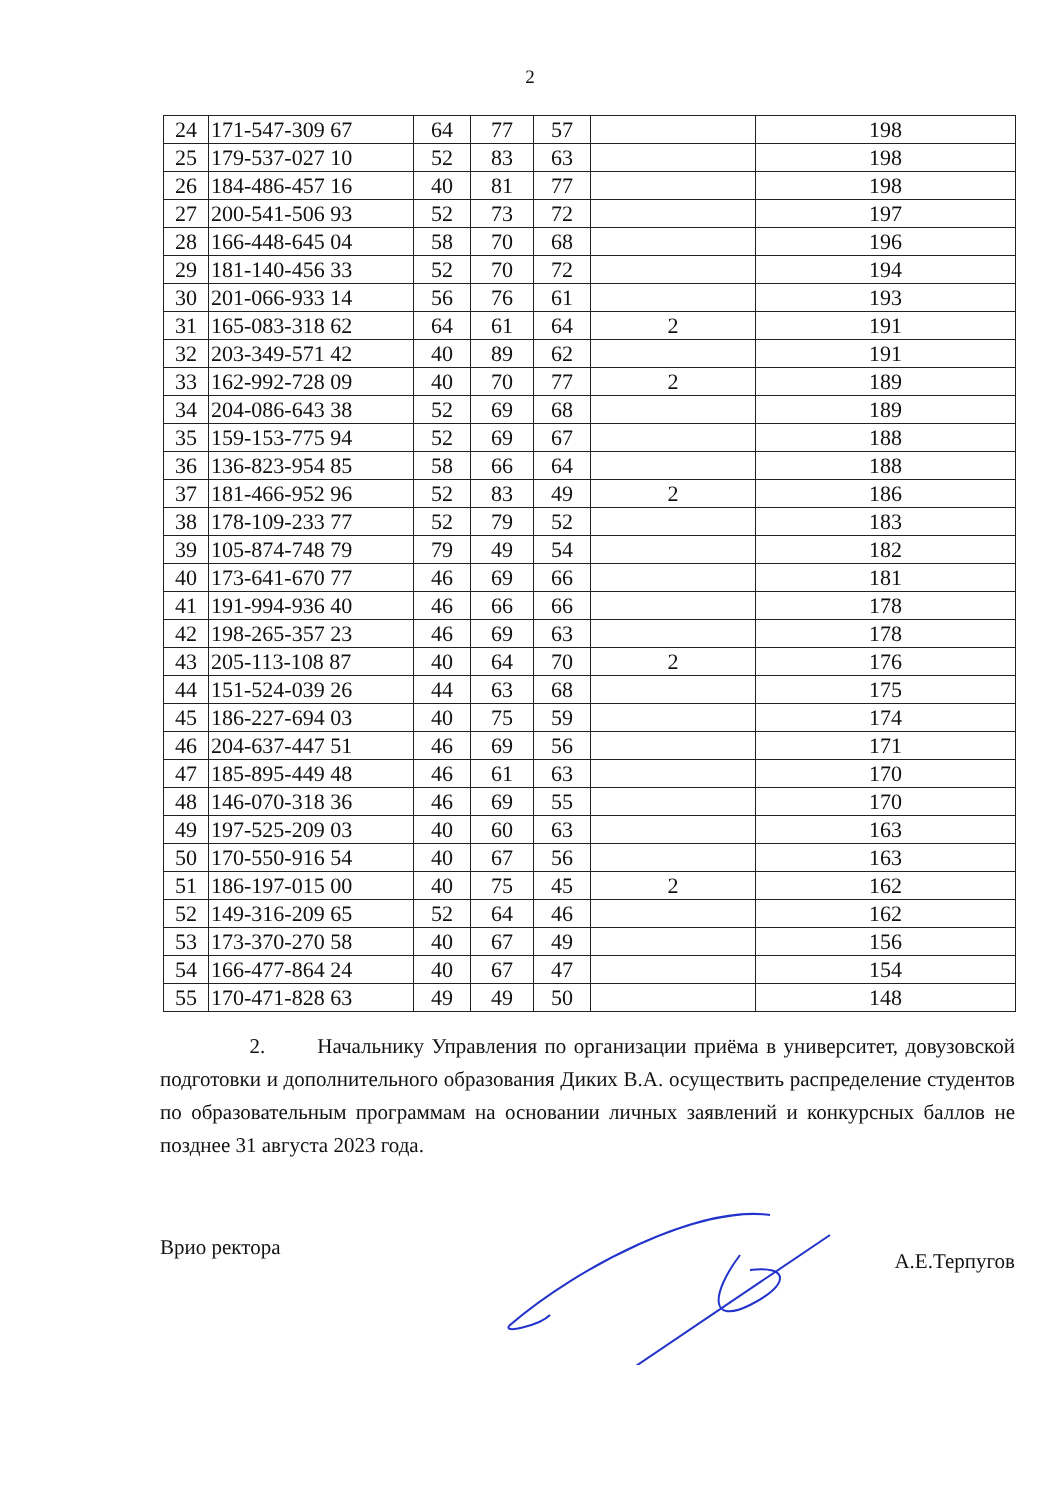2
| 24 | 171-547-309 67 | 64 | 77 | 57 | | 198 |
| 25 | 179-537-027 10 | 52 | 83 | 63 | | 198 |
| 26 | 184-486-457 16 | 40 | 81 | 77 | | 198 |
| 27 | 200-541-506 93 | 52 | 73 | 72 | | 197 |
| 28 | 166-448-645 04 | 58 | 70 | 68 | | 196 |
| 29 | 181-140-456 33 | 52 | 70 | 72 | | 194 |
| 30 | 201-066-933 14 | 56 | 76 | 61 | | 193 |
| 31 | 165-083-318 62 | 64 | 61 | 64 | 2 | 191 |
| 32 | 203-349-571 42 | 40 | 89 | 62 | | 191 |
| 33 | 162-992-728 09 | 40 | 70 | 77 | 2 | 189 |
| 34 | 204-086-643 38 | 52 | 69 | 68 | | 189 |
| 35 | 159-153-775 94 | 52 | 69 | 67 | | 188 |
| 36 | 136-823-954 85 | 58 | 66 | 64 | | 188 |
| 37 | 181-466-952 96 | 52 | 83 | 49 | 2 | 186 |
| 38 | 178-109-233 77 | 52 | 79 | 52 | | 183 |
| 39 | 105-874-748 79 | 79 | 49 | 54 | | 182 |
| 40 | 173-641-670 77 | 46 | 69 | 66 | | 181 |
| 41 | 191-994-936 40 | 46 | 66 | 66 | | 178 |
| 42 | 198-265-357 23 | 46 | 69 | 63 | | 178 |
| 43 | 205-113-108 87 | 40 | 64 | 70 | 2 | 176 |
| 44 | 151-524-039 26 | 44 | 63 | 68 | | 175 |
| 45 | 186-227-694 03 | 40 | 75 | 59 | | 174 |
| 46 | 204-637-447 51 | 46 | 69 | 56 | | 171 |
| 47 | 185-895-449 48 | 46 | 61 | 63 | | 170 |
| 48 | 146-070-318 36 | 46 | 69 | 55 | | 170 |
| 49 | 197-525-209 03 | 40 | 60 | 63 | | 163 |
| 50 | 170-550-916 54 | 40 | 67 | 56 | | 163 |
| 51 | 186-197-015 00 | 40 | 75 | 45 | 2 | 162 |
| 52 | 149-316-209 65 | 52 | 64 | 46 | | 162 |
| 53 | 173-370-270 58 | 40 | 67 | 49 | | 156 |
| 54 | 166-477-864 24 | 40 | 67 | 47 | | 154 |
| 55 | 170-471-828 63 | 49 | 49 | 50 | | 148 |
2. Начальнику Управления по организации приёма в университет, довузовской подготовки и дополнительного образования Диких В.А. осуществить распределение студентов по образовательным программам на основании личных заявлений и конкурсных баллов не позднее 31 августа 2023 года.
Врио ректора А.Е.Терпугов